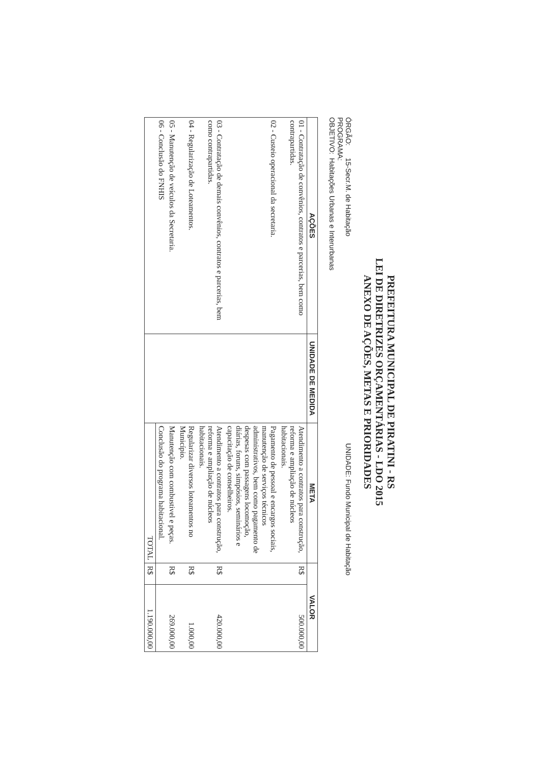PREFEITURA MUNICIPAL DE PIRATINI - RS
LEI DE DIRETRIZES ORÇAMENTÁRIAS - LDO 2015
ANEXO DE AÇÕES, METAS E PRIORIDADES
ÓRGÃO: 15-Secr.M. de Habitação UNIDADE: Fundo Municipal de Habitação
PROGRAMA:
OBJETIVO: Habitações Urbanas e Interurbanas
| AÇÕES | UNIDADE DE MEDIDA | META | VALOR | |
| --- | --- | --- | --- | --- |
| 01 - Contratação de convênios, contratos e parcerias, bem como contrapartidas. | | Atendimento a contratos para construção, reforma e ampliação de núcleos habitacionais. | R$ | 500.000,00 |
| 02 - Custeio operacional da secretaria. | | Pagamento de pessoal e encargos sociais, manutenção de serviços técnicos administrativos, bem como pagamento de despesas com passagens locomoção, diárias, foruns, simpósios, seminários e capacitação de conselheiros. | | |
| 03 - Contratação de demais convênios, contratos e parcerias, bem como contrapartidas. | | Atendimento a contratos para construção, reforma e ampliação de núcleos habitacionais. | R$ | 420.000,00 |
| 04 - Regularização de Loteamentos. | | Regularizar diversos loteamentos no Município. | R$ | 1.000,00 |
| 05 - Manutenção de veículos da Secretaria. | | Manutenção com combustivel e peças. | R$ | 269.000,00 |
| 06 - Conclusão do FNHIS | | Conclusão do programa habitacional. | | |
| | | TOTAL | R$ | 1.190.000,00 |